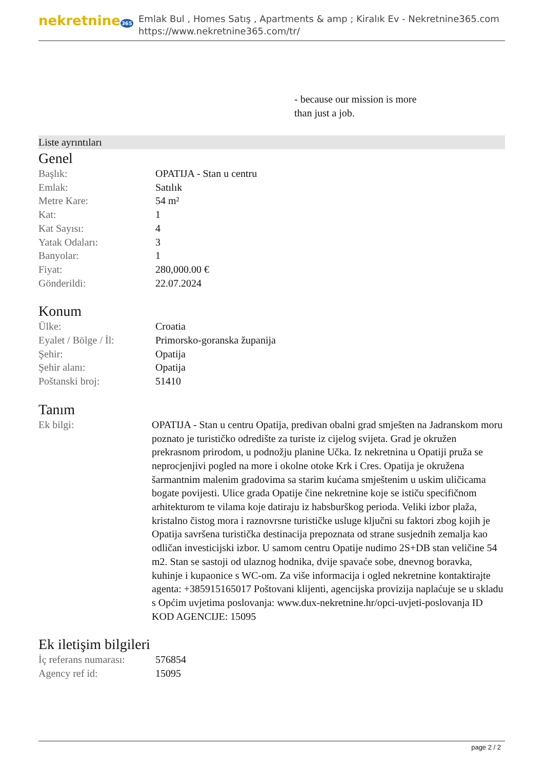nekretnine365
Emlak Bul , Homes Satış , Apartments & amp ; Kiralık Ev - Nekretnine365.com
https://www.nekretnine365.com/tr/
- because our mission is more than just a job.
Liste ayrıntıları
Genel
| Başlık: | OPATIJA - Stan u centru |
| Emlak: | Satılık |
| Metre Kare: | 54 m² |
| Kat: | 1 |
| Kat Sayısı: | 4 |
| Yatak Odaları: | 3 |
| Banyolar: | 1 |
| Fiyat: | 280,000.00 € |
| Gönderildi: | 22.07.2024 |
Konum
| Ülke: | Croatia |
| Eyalet / Bölge / İl: | Primorsko-goranska županija |
| Şehir: | Opatija |
| Şehir alanı: | Opatija |
| Poštanski broj: | 51410 |
Tanım
| Ek bilgi: | OPATIJA - Stan u centru Opatija, predivan obalni grad smješten na Jadranskom moru poznato je turističko odredište za turiste iz cijelog svijeta. Grad je okružen prekrasnom prirodom, u podnožju planine Učka. Iz nekretnina u Opatiji pruža se neprocjenjivi pogled na more i okolne otoke Krk i Cres. Opatija je okružena šarmantnim malenim gradovima sa starim kućama smještenim u uskim uličicama bogate povijesti. Ulice grada Opatije čine nekretnine koje se ističu specifičnom arhitekturom te vilama koje datiraju iz habsburškog perioda. Veliki izbor plaža, kristalno čistog mora i raznovrsne turističke usluge ključni su faktori zbog kojih je Opatija savršena turistička destinacija prepoznata od strane susjednih zemalja kao odličan investicijski izbor. U samom centru Opatije nudimo 2S+DB stan veličine 54 m2. Stan se sastoji od ulaznog hodnika, dvije spavaće sobe, dnevnog boravka, kuhinje i kupaonice s WC-om. Za više informacija i ogled nekretnine kontaktirajte agenta: +385915165017 Poštovani klijenti, agencijska provizija naplaćuje se u skladu s Općim uvjetima poslovanja: www.dux-nekretnine.hr/opci-uvjeti-poslovanja ID KOD AGENCIJE: 15095 |
Ek iletişim bilgileri
| İç referans numarası: | 576854 |
| Agency ref id: | 15095 |
page 2 / 2